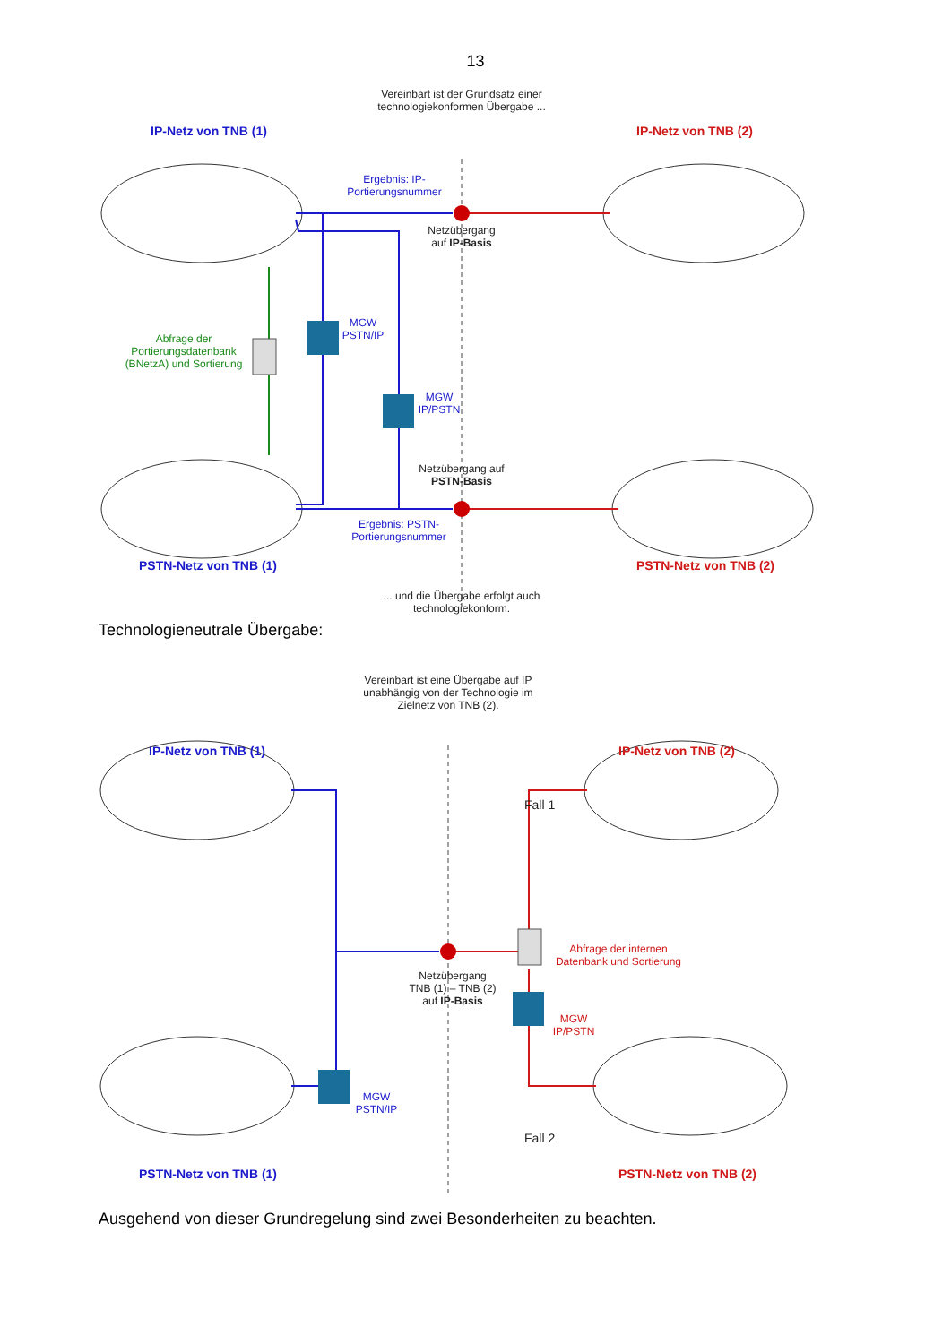13
Vereinbart ist der Grundsatz einer technologiekonformen Übergabe ...
IP-Netz von TNB (1) IP-Netz von TNB (2)
Ergebnis: IP-Portierungsnummer
Netzübergang auf IP-Basis
Abfrage der Portierungsdatenbank (BNetzA) und Sortierung
MGW PSTN/IP
MGW IP/PSTN
Netzübergang auf PSTN-Basis
Ergebnis: PSTN-Portierungsnummer
PSTN-Netz von TNB (1) PSTN-Netz von TNB (2)
... und die Übergabe erfolgt auch technologiekonform.
Technologieneutrale Übergabe:
Vereinbart ist eine Übergabe auf IP unabhängig von der Technologie im Zielnetz von TNB (2).
IP-Netz von TNB (1) IP-Netz von TNB (2)
Fall 1
Abfrage der internen Datenbank und Sortierung
Netzübergang TNB (1) – TNB (2) auf IP-Basis
MGW IP/PSTN
MGW PSTN/IP
Fall 2
PSTN-Netz von TNB (1) PSTN-Netz von TNB (2)
Ausgehend von dieser Grundregelung sind zwei Besonderheiten zu beachten.